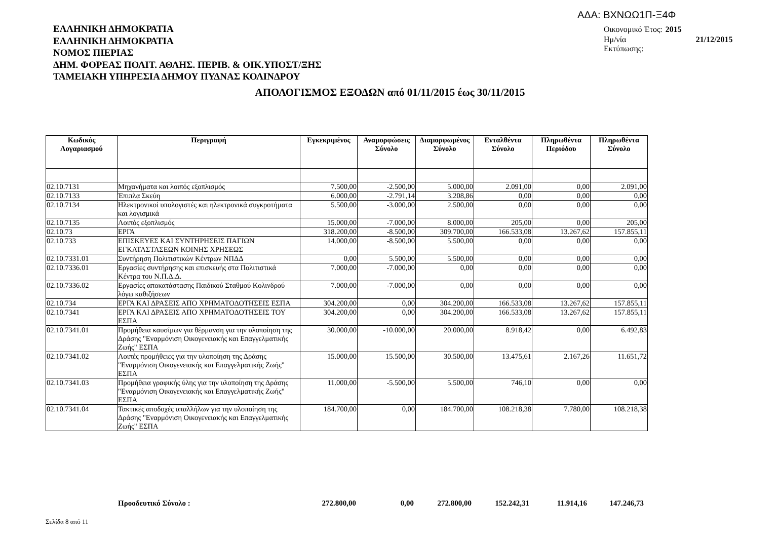ΑΔΑ: ΒΧΝΩΩ1Π-Ξ4Φ
ΕΛΛΗΝΙΚΗ ΔΗΜΟΚΡΑΤΙΑ
ΕΛΛΗΝΙΚΗ ΔΗΜΟΚΡΑΤΙΑ
ΝΟΜΟΣ ΠΙΕΡΙΑΣ
ΔΗΜ. ΦΟΡΕΑΣ ΠΟΛΙΤ. ΑΘΛΗΣ. ΠΕΡΙΒ. & ΟΙΚ.ΥΠΟΣΤ/ΞΗΣ
ΤΑΜΕΙΑΚΗ ΥΠΗΡΕΣΙΑ ΔΗΜΟΥ ΠΥΔΝΑΣ ΚΟΛΙΝΔΡΟΥ
| Οικονομικό Έτος: | 2015 |
| Ημ/νία Εκτύπωσης: | 21/12/2015 |
ΑΠΟΛΟΓΙΣΜΟΣ ΕΞΟΔΩΝ από 01/11/2015 έως 30/11/2015
| Κωδικός Λογαριασμού | Περιγραφή | Εγκεκριμένος | Αναμορφώσεις Σύνολο | Διαμορφωμένος Σύνολο | Ενταλθέντα Σύνολο | Πληρωθέντα Περιόδου | Πληρωθέντα Σύνολο |
| --- | --- | --- | --- | --- | --- | --- | --- |
| 02.10.7131 | Μηχανήματα και λοιπός εξοπλισμός | 7.500,00 | -2.500,00 | 5.000,00 | 2.091,00 | 0,00 | 2.091,00 |
| 02.10.7133 | Έπιπλα Σκεύη | 6.000,00 | -2.791,14 | 3.208,86 | 0,00 | 0,00 | 0,00 |
| 02.10.7134 | Ηλεκτρονικοί υπολογιστές και ηλεκτρονικά συγκροτήματα και λογισμικά | 5.500,00 | -3.000,00 | 2.500,00 | 0,00 | 0,00 | 0,00 |
| 02.10.7135 | Λοιπός εξοπλισμός | 15.000,00 | -7.000,00 | 8.000,00 | 205,00 | 0,00 | 205,00 |
| 02.10.73 | ΕΡΓΑ | 318.200,00 | -8.500,00 | 309.700,00 | 166.533,08 | 13.267,62 | 157.855,11 |
| 02.10.733 | ΕΠΙΣΚΕΥΕΣ ΚΑΙ ΣΥΝΤΗΡΗΣΕΙΣ ΠΑΓΙΩΝ ΕΓΚΑΤΑΣΤΑΣΕΩΝ ΚΟΙΝΗΣ ΧΡΗΣΕΩΣ | 14.000,00 | -8.500,00 | 5.500,00 | 0,00 | 0,00 | 0,00 |
| 02.10.7331.01 | Συντήρηση Πολιτιστικών Κέντρων ΝΠΔΔ | 0,00 | 5.500,00 | 5.500,00 | 0,00 | 0,00 | 0,00 |
| 02.10.7336.01 | Εργασίες συντήρησης και επισκευής στα Πολιτιστικά Κέντρα του Ν.Π.Δ.Δ. | 7.000,00 | -7.000,00 | 0,00 | 0,00 | 0,00 | 0,00 |
| 02.10.7336.02 | Εργασίες αποκατάστασης Παιδικού Σταθμού Κολινδρού λόγω καθιζήσεων | 7.000,00 | -7.000,00 | 0,00 | 0,00 | 0,00 | 0,00 |
| 02.10.734 | ΕΡΓΑ ΚΑΙ ΔΡΑΣΕΙΣ ΑΠΟ ΧΡΗΜΑΤΟΔΟΤΗΣΕΙΣ ΕΣΠΑ | 304.200,00 | 0,00 | 304.200,00 | 166.533,08 | 13.267,62 | 157.855,11 |
| 02.10.7341 | ΕΡΓΑ ΚΑΙ ΔΡΑΣΕΙΣ ΑΠΟ ΧΡΗΜΑΤΟΔΟΤΗΣΕΙΣ ΤΟΥ ΕΣΠΑ | 304.200,00 | 0,00 | 304.200,00 | 166.533,08 | 13.267,62 | 157.855,11 |
| 02.10.7341.01 | Προμήθεια καυσίμων για θέρμανση για την υλοποίηση της Δράσης "Εναρμόνιση Οικογενειακής και Επαγγελματικής Ζωής" ΕΣΠΑ | 30.000,00 | -10.000,00 | 20.000,00 | 8.918,42 | 0,00 | 6.492,83 |
| 02.10.7341.02 | Λοιπές προμήθειες για την υλοποίηση της Δράσης "Εναρμόνιση Οικογενειακής και Επαγγελματικής Ζωής" ΕΣΠΑ | 15.000,00 | 15.500,00 | 30.500,00 | 13.475,61 | 2.167,26 | 11.651,72 |
| 02.10.7341.03 | Προμήθεια γραφικής ύλης για την υλοποίηση της Δράσης "Εναρμόνιση Οικογενειακής και Επαγγελματικής Ζωής" ΕΣΠΑ | 11.000,00 | -5.500,00 | 5.500,00 | 746,10 | 0,00 | 0,00 |
| 02.10.7341.04 | Τακτικές αποδοχές υπαλλήλων για την υλοποίηση της Δράσης "Εναρμόνιση Οικογενειακής και Επαγγελματικής Ζωής" ΕΣΠΑ | 184.700,00 | 0,00 | 184.700,00 | 108.218,38 | 7.780,00 | 108.218,38 |
| | Προοδευτικό Σύνολο : | 272.800,00 | 0,00 | 272.800,00 | 152.242,31 | 11.914,16 | 147.246,73 |
Σελίδα 8 από 11